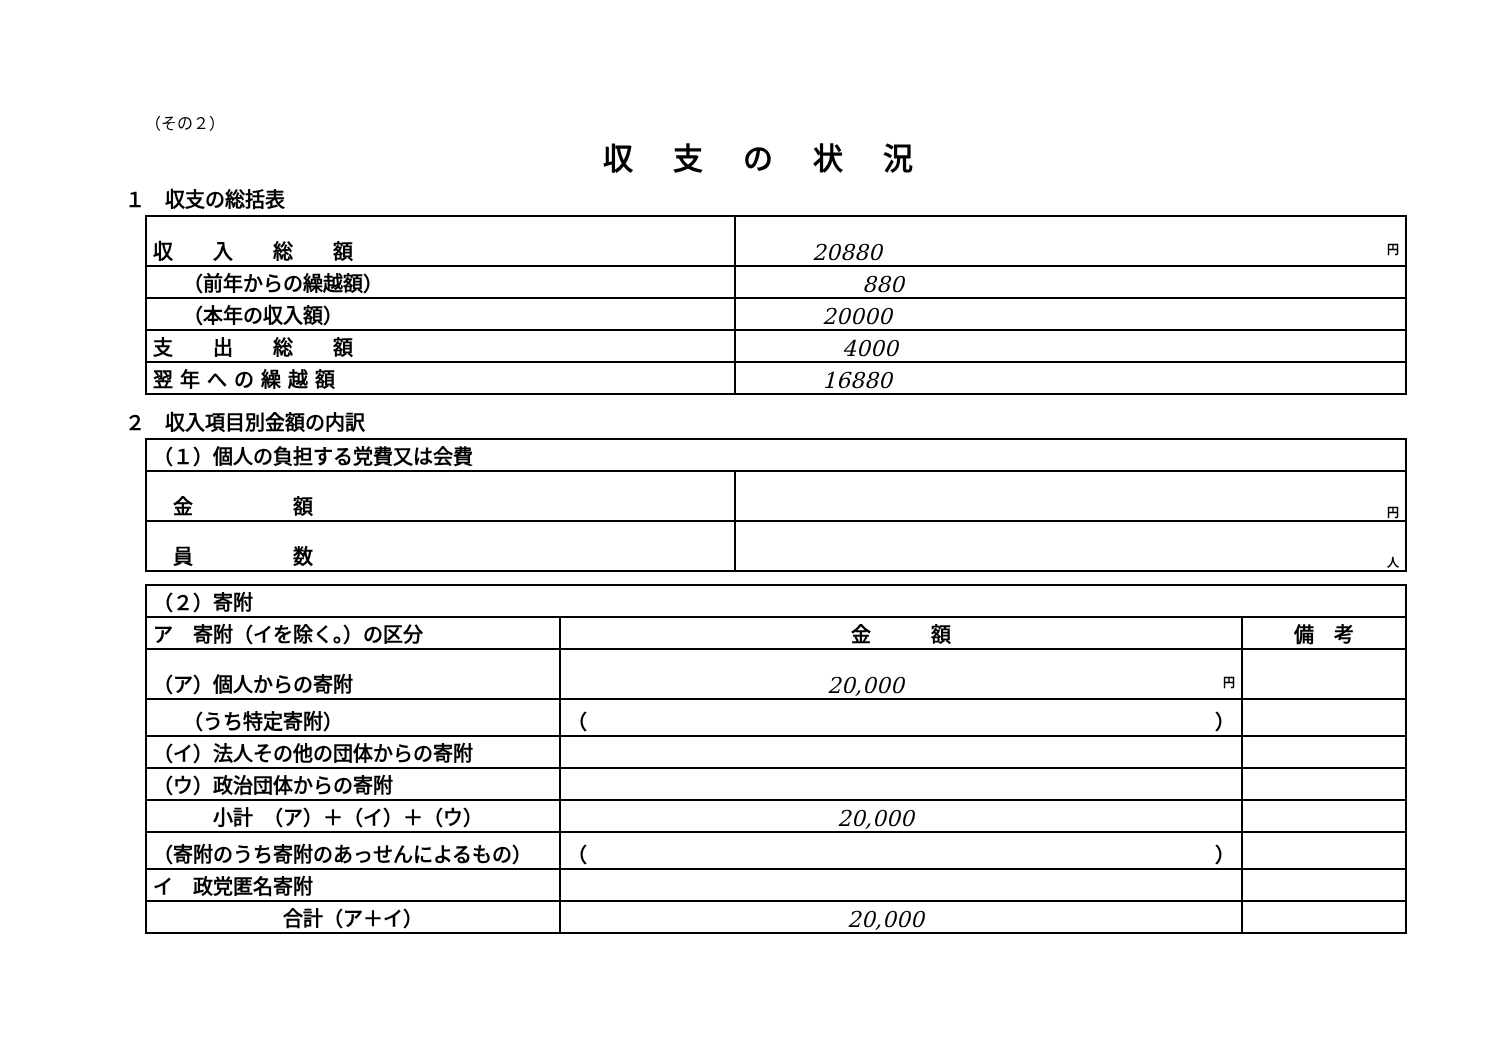（その２）
収支の状況
１　収支の総括表
| 収 入 総 額 | 円 20880 |
| （前年からの繰越額） | 880 |
| （本年の収入額） | 20000 |
| 支 出 総 額 | 4000 |
| 翌 年 へ の 繰 越 額 | 16880 |
２　収入項目別金額の内訳
| （１）個人の負担する党費又は会費 | |
| 金 額 | 円 |
| 員 数 | 人 |
| （２）寄附 | | |
| ア 寄附（イを除く。）の区分 | 金 額 | 備 考 |
| （ア）個人からの寄附 | 円 20,000 | |
| （うち特定寄附） | （ ） | |
| （イ）法人その他の団体からの寄附 | | |
| （ウ）政治団体からの寄附 | | |
| 小計 （ア）＋（イ）＋（ウ） | 20,000 | |
| （寄附のうち寄附のあっせんによるもの） | （ ） | |
| イ 政党匿名寄附 | | |
| 合計（ア＋イ） | 20,000 | |